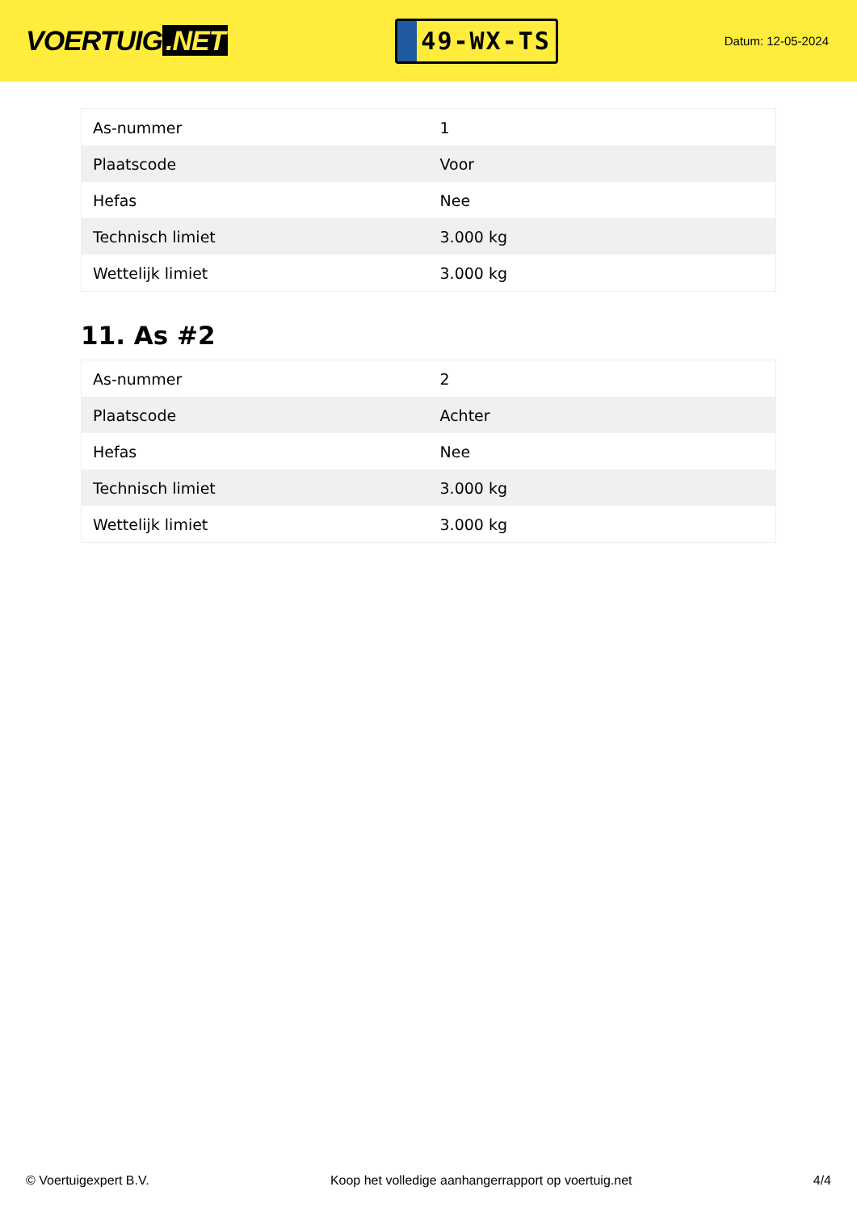VOERTUIG.NET
49-WX-TS
Datum: 12-05-2024
| As-nummer | 1 |
| Plaatscode | Voor |
| Hefas | Nee |
| Technisch limiet | 3.000 kg |
| Wettelijk limiet | 3.000 kg |
11. As #2
| As-nummer | 2 |
| Plaatscode | Achter |
| Hefas | Nee |
| Technisch limiet | 3.000 kg |
| Wettelijk limiet | 3.000 kg |
© Voertuigexpert B.V. Koop het volledige aanhangerrapport op voertuig.net 4/4